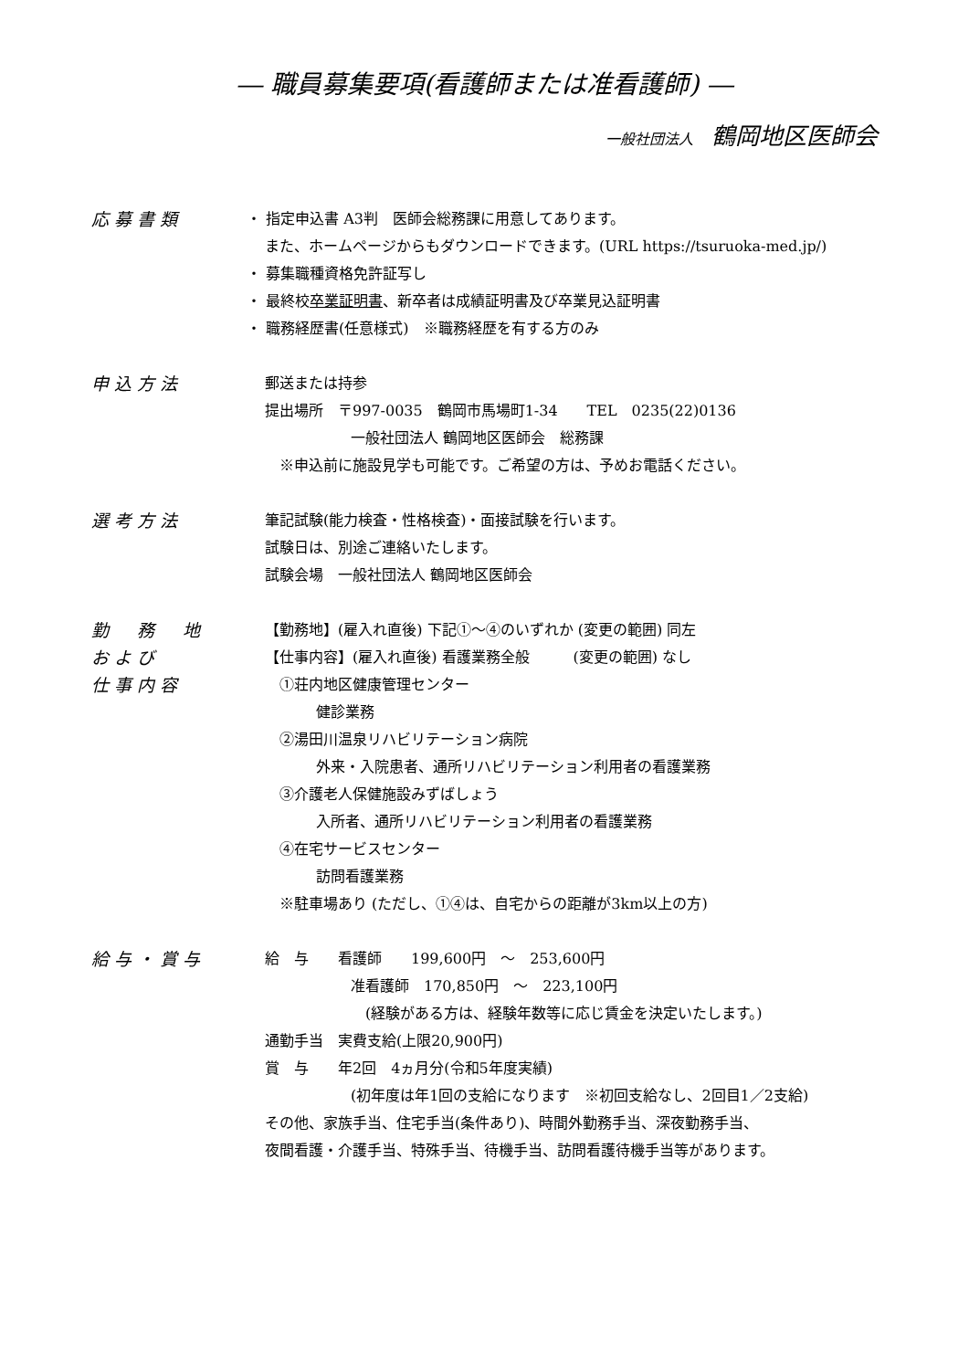― 職員募集要項(看護師または准看護師) ―
一般社団法人 鶴岡地区医師会
応募書類
・ 指定申込書 A3判　医師会総務課に用意してあります。
また、ホームページからもダウンロードできます。(URL https://tsuruoka-med.jp/)
・ 募集職種資格免許証写し
・ 最終校卒業証明書、新卒者は成績証明書及び卒業見込証明書
・ 職務経歴書(任意様式)　※職務経歴を有する方のみ
申込方法
郵送または持参
提出場所　〒997-0035　鶴岡市馬場町1-34　　TEL　0235(22)0136
一般社団法人 鶴岡地区医師会　総務課
　※申込前に施設見学も可能です。ご希望の方は、予めお電話ください。
選考方法
筆記試験(能力検査・性格検査)・面接試験を行います。
試験日は、別途ご連絡いたします。
試験会場　一般社団法人 鶴岡地区医師会
勤　務　地
および
仕事内容
【勤務地】(雇入れ直後) 下記①～④のいずれか (変更の範囲) 同左
【仕事内容】(雇入れ直後) 看護業務全般　　　(変更の範囲) なし
　①荘内地区健康管理センター
健診業務
　②湯田川温泉リハビリテーション病院
外来・入院患者、通所リハビリテーション利用者の看護業務
　③介護老人保健施設みずばしょう
入所者、通所リハビリテーション利用者の看護業務
　④在宅サービスセンター
訪問看護業務
　※駐車場あり (ただし、①④は、自宅からの距離が3km以上の方)
給与・賞与
給　与　　看護師　　199,600円　～　253,600円
准看護師　170,850円　～　223,100円
　(経験がある方は、経験年数等に応じ賃金を決定いたします。)
通勤手当　実費支給(上限20,900円)
賞　与　　年2回　4ヵ月分(令和5年度実績)
(初年度は年1回の支給になります　※初回支給なし、2回目1／2支給)
その他、家族手当、住宅手当(条件あり)、時間外勤務手当、深夜勤務手当、
夜間看護・介護手当、特殊手当、待機手当、訪問看護待機手当等があります。